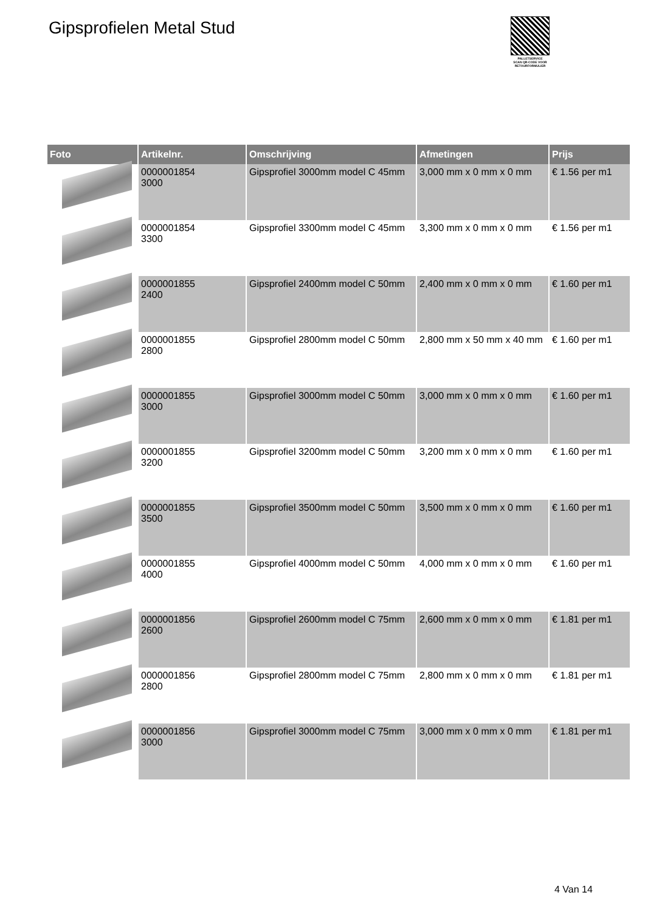Gipsprofielen Metal Stud
PALLETSERVICE
SCAN QR-CODE VOOR RETOURFORMULIER
| Foto | Artikelnr. | Omschrijving | Afmetingen | Prijs |
| --- | --- | --- | --- | --- |
| | 0000001854 3000 | Gipsprofiel 3000mm model C 45mm | 3,000 mm x 0 mm x 0 mm | € 1.56 per m1 |
| | 0000001854 3300 | Gipsprofiel 3300mm model C 45mm | 3,300 mm x 0 mm x 0 mm | € 1.56 per m1 |
| | 0000001855 2400 | Gipsprofiel 2400mm model C 50mm | 2,400 mm x 0 mm x 0 mm | € 1.60 per m1 |
| | 0000001855 2800 | Gipsprofiel 2800mm model C 50mm | 2,800 mm x 50 mm x 40 mm | € 1.60 per m1 |
| | 0000001855 3000 | Gipsprofiel 3000mm model C 50mm | 3,000 mm x 0 mm x 0 mm | € 1.60 per m1 |
| | 0000001855 3200 | Gipsprofiel 3200mm model C 50mm | 3,200 mm x 0 mm x 0 mm | € 1.60 per m1 |
| | 0000001855 3500 | Gipsprofiel 3500mm model C 50mm | 3,500 mm x 0 mm x 0 mm | € 1.60 per m1 |
| | 0000001855 4000 | Gipsprofiel 4000mm model C 50mm | 4,000 mm x 0 mm x 0 mm | € 1.60 per m1 |
| | 0000001856 2600 | Gipsprofiel 2600mm model C 75mm | 2,600 mm x 0 mm x 0 mm | € 1.81 per m1 |
| | 0000001856 2800 | Gipsprofiel 2800mm model C 75mm | 2,800 mm x 0 mm x 0 mm | € 1.81 per m1 |
| | 0000001856 3000 | Gipsprofiel 3000mm model C 75mm | 3,000 mm x 0 mm x 0 mm | € 1.81 per m1 |
4 Van 14